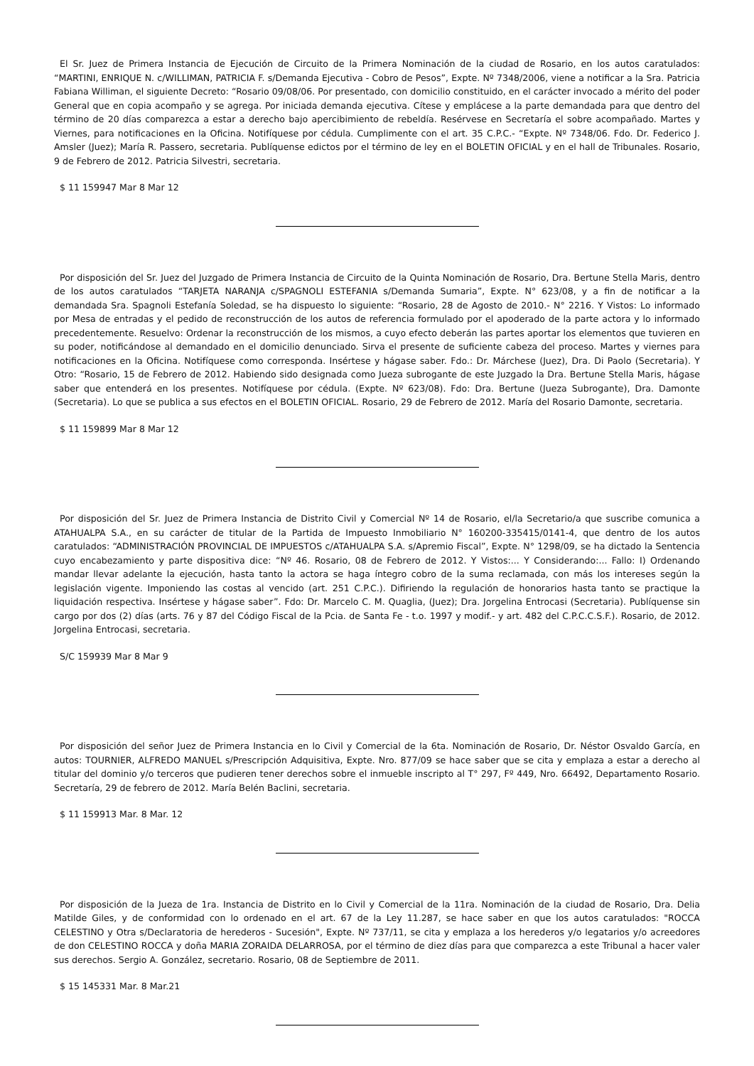El Sr. Juez de Primera Instancia de Ejecución de Circuito de la Primera Nominación de la ciudad de Rosario, en los autos caratulados: “MARTINI, ENRIQUE N. c/WILLIMAN, PATRICIA F. s/Demanda Ejecutiva - Cobro de Pesos”, Expte. Nº 7348/2006, viene a notificar a la Sra. Patricia Fabiana Williman, el siguiente Decreto: “Rosario 09/08/06. Por presentado, con domicilio constituido, en el carácter invocado a mérito del poder General que en copia acompaño y se agrega. Por iniciada demanda ejecutiva. Cítese y emplácese a la parte demandada para que dentro del término de 20 días comparezca a estar a derecho bajo apercibimiento de rebeldía. Resérvese en Secretaría el sobre acompañado. Martes y Viernes, para notificaciones en la Oficina. Notifíquese por cédula. Cumplimente con el art. 35 C.P.C.- “Expte. Nº 7348/06. Fdo. Dr. Federico J. Amsler (Juez); María R. Passero, secretaria. Publíquense edictos por el término de ley en el BOLETIN OFICIAL y en el hall de Tribunales. Rosario, 9 de Febrero de 2012. Patricia Silvestri, secretaria.
$ 11 159947 Mar 8 Mar 12
Por disposición del Sr. Juez del Juzgado de Primera Instancia de Circuito de la Quinta Nominación de Rosario, Dra. Bertune Stella Maris, dentro de los autos caratulados “TARJETA NARANJA c/SPAGNOLI ESTEFANIA s/Demanda Sumaria”, Expte. N° 623/08, y a fin de notificar a la demandada Sra. Spagnoli Estefanía Soledad, se ha dispuesto lo siguiente: “Rosario, 28 de Agosto de 2010.- N° 2216. Y Vistos: Lo informado por Mesa de entradas y el pedido de reconstrucción de los autos de referencia formulado por el apoderado de la parte actora y lo informado precedentemente. Resuelvo: Ordenar la reconstrucción de los mismos, a cuyo efecto deberán las partes aportar los elementos que tuvieren en su poder, notificándose al demandado en el domicilio denunciado. Sirva el presente de suficiente cabeza del proceso. Martes y viernes para notificaciones en la Oficina. Notifíquese como corresponda. Insértese y hágase saber. Fdo.: Dr. Márchese (Juez), Dra. Di Paolo (Secretaria). Y Otro: “Rosario, 15 de Febrero de 2012. Habiendo sido designada como Jueza subrogante de este Juzgado la Dra. Bertune Stella Maris, hágase saber que entenderá en los presentes. Notifíquese por cédula. (Expte. Nº 623/08). Fdo: Dra. Bertune (Jueza Subrogante), Dra. Damonte (Secretaria). Lo que se publica a sus efectos en el BOLETIN OFICIAL. Rosario, 29 de Febrero de 2012. María del Rosario Damonte, secretaria.
$ 11 159899 Mar 8 Mar 12
Por disposición del Sr. Juez de Primera Instancia de Distrito Civil y Comercial Nº 14 de Rosario, el/la Secretario/a que suscribe comunica a ATAHUALPA S.A., en su carácter de titular de la Partida de Impuesto Inmobiliario N° 160200-335415/0141-4, que dentro de los autos caratulados: “ADMINISTRACIÓN PROVINCIAL DE IMPUESTOS c/ATAHUALPA S.A. s/Apremio Fiscal”, Expte. N° 1298/09, se ha dictado la Sentencia cuyo encabezamiento y parte dispositiva dice: “Nº 46. Rosario, 08 de Febrero de 2012. Y Vistos:... Y Considerando:... Fallo: I) Ordenando mandar llevar adelante la ejecución, hasta tanto la actora se haga íntegro cobro de la suma reclamada, con más los intereses según la legislación vigente. Imponiendo las costas al vencido (art. 251 C.P.C.). Difiriendo la regulación de honorarios hasta tanto se practique la liquidación respectiva. Insértese y hágase saber”. Fdo: Dr. Marcelo C. M. Quaglia, (Juez); Dra. Jorgelina Entrocasi (Secretaria). Publíquense sin cargo por dos (2) días (arts. 76 y 87 del Código Fiscal de la Pcia. de Santa Fe - t.o. 1997 y modif.- y art. 482 del C.P.C.C.S.F.). Rosario, de 2012. Jorgelina Entrocasi, secretaria.
S/C 159939 Mar 8 Mar 9
Por disposición del señor Juez de Primera Instancia en lo Civil y Comercial de la 6ta. Nominación de Rosario, Dr. Néstor Osvaldo García, en autos: TOURNIER, ALFREDO MANUEL s/Prescripción Adquisitiva, Expte. Nro. 877/09 se hace saber que se cita y emplaza a estar a derecho al titular del dominio y/o terceros que pudieren tener derechos sobre el inmueble inscripto al T° 297, Fº 449, Nro. 66492, Departamento Rosario. Secretaría, 29 de febrero de 2012. María Belén Baclini, secretaria.
$ 11 159913 Mar. 8 Mar. 12
Por disposición de la Jueza de 1ra. Instancia de Distrito en lo Civil y Comercial de la 11ra. Nominación de la ciudad de Rosario, Dra. Delia Matilde Giles, y de conformidad con lo ordenado en el art. 67 de la Ley 11.287, se hace saber en que los autos caratulados: "ROCCA CELESTINO y Otra s/Declaratoria de herederos - Sucesión", Expte. Nº 737/11, se cita y emplaza a los herederos y/o legatarios y/o acreedores de don CELESTINO ROCCA y doña MARIA ZORAIDA DELARROSA, por el término de diez días para que comparezca a este Tribunal a hacer valer sus derechos. Sergio A. González, secretario. Rosario, 08 de Septiembre de 2011.
$ 15 145331 Mar. 8 Mar.21